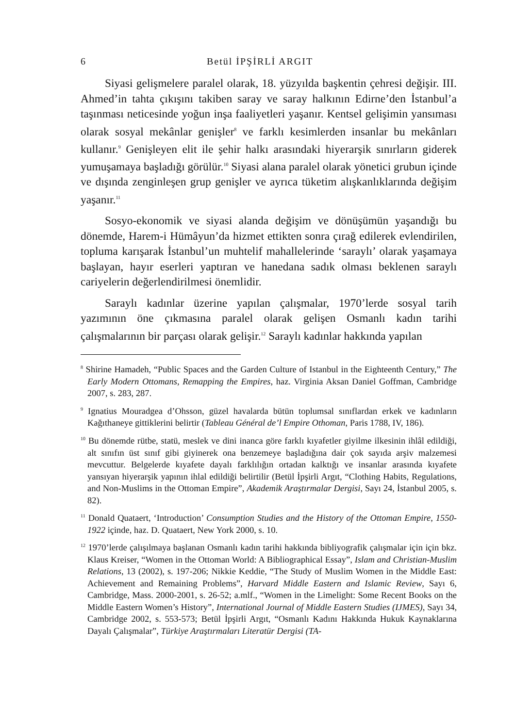6 Betül İPŞİRLİ ARGIT
Siyasi gelişmelere paralel olarak, 18. yüzyılda başkentin çehresi değişir. III. Ahmed’in tahta çıkışını takiben saray ve saray halkının Edirne’den İstanbul’a taşınması neticesinde yoğun inşa faaliyetleri yaşanır. Kentsel gelişimin yansıması olarak sosyal mekânlar genişler<sup>8</sup> ve farklı kesimlerden insanlar bu mekânları kullanır.<sup>9</sup> Genişleyen elit ile şehir halkı arasındaki hiyerarşik sınırların giderek yumuşamaya başladığı görülür.<sup>10</sup> Siyasi alana paralel olarak yönetici grubun içinde ve dışında zenginleşen grup genişler ve ayrıca tüketim alışkanlıklarında değişim yaşanır.<sup>11</sup>
Sosyo-ekonomik ve siyasi alanda değişim ve dönüşümün yaşandığı bu dönemde, Harem-i Hümâyun’da hizmet ettikten sonra çırağ edilerek evlendirilen, topluma karışarak İstanbul’un muhtelif mahallelerinde ‘saraylı’ olarak yaşamaya başlayan, hayır eserleri yaptıran ve hanedana sadık olması beklenen saraylı cariyelerin değerlendirilmesi önemlidir.
Saraylı kadınlar üzerine yapılan çalışmalar, 1970’lerde sosyal tarih yazımının öne çıkmasına paralel olarak gelişen Osmanlı kadın tarihi çalışmalarının bir parçası olarak gelişir.<sup>12</sup> Saraylı kadınlar hakkında yapılan
<sup>8</sup> Shirine Hamadeh, “Public Spaces and the Garden Culture of Istanbul in the Eighteenth Century,” The Early Modern Ottomans, Remapping the Empires, haz. Virginia Aksan Daniel Goffman, Cambridge 2007, s. 283, 287.
<sup>9</sup> Ignatius Mouradgea d’Ohsson, güzel havalarda bütün toplumsal sınıflardan erkek ve kadınların Kağıthaneye gittiklerini belirtir (Tableau Général de’l Empire Othoman, Paris 1788, IV, 186).
<sup>10</sup> Bu dönemde rütbe, statü, meslek ve dini inanca göre farklı kıyafetler giyilme ilkesinin ihlâl edildiği, alt sınıfın üst sınıf gibi giyinerek ona benzemeye başladığına dair çok sayıda arşiv malzemesi mevcuttur. Belgelerde kıyafete dayalı farklılığın ortadan kalktığı ve insanlar arasında kıyafete yansıyan hiyerarşik yapının ihlal edildiği belirtilir (Betül İpşirli Argıt, “Clothing Habits, Regulations, and Non-Muslims in the Ottoman Empire”, Akademik Araştırmalar Dergisi, Sayı 24, İstanbul 2005, s. 82).
<sup>11</sup> Donald Quataert, ‘Introduction’ Consumption Studies and the History of the Ottoman Empire, 1550-1922 içinde, haz. D. Quataert, New York 2000, s. 10.
<sup>12</sup> 1970’lerde çalışılmaya başlanan Osmanlı kadın tarihi hakkında bibliyografik çalışmalar için için bkz. Klaus Kreiser, “Women in the Ottoman World: A Bibliographical Essay”, Islam and Christian-Muslim Relations, 13 (2002), s. 197-206; Nikkie Keddie, “The Study of Muslim Women in the Middle East: Achievement and Remaining Problems”, Harvard Middle Eastern and Islamic Review, Sayı 6, Cambridge, Mass. 2000-2001, s. 26-52; a.mlf., “Women in the Limelight: Some Recent Books on the Middle Eastern Women’s History”, International Journal of Middle Eastern Studies (IJMES), Sayı 34, Cambridge 2002, s. 553-573; Betül İpşirli Argıt, “Osmanlı Kadını Hakkında Hukuk Kaynaklarına Dayalı Çalışmalar”, Türkiye Araştırmaları Literatür Dergisi (TA-